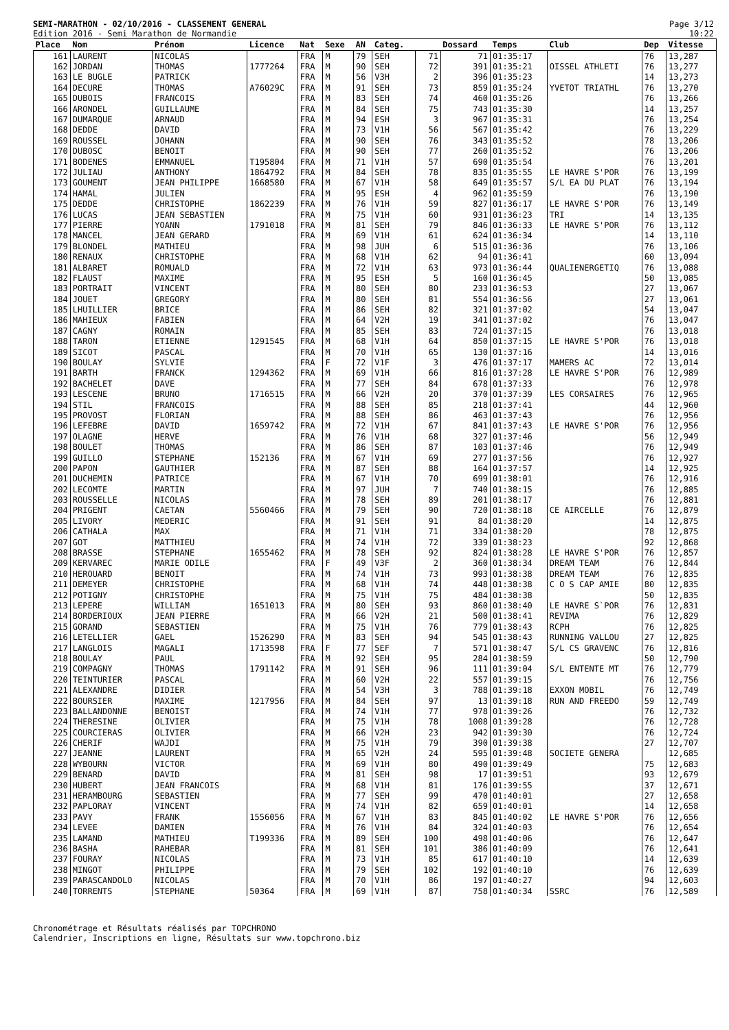SEMI-MARATHON - 02/10/2016 - CLASSEMENT GENERAL
Edition 2016 - Semi Marathon de Normandie
Page 3/12
10:22
| Place | Nom | Prénom | Licence | Nat | Sexe | AN | Categ. | | Dossard | Temps | Club | Dep | Vitesse |
| --- | --- | --- | --- | --- | --- | --- | --- | --- | --- | --- | --- | --- | --- |
| 161 | LAURENT | NICOLAS | | FRA | M | 79 | SEH | 71 | 71 | 01:35:17 | | 76 | 13,287 |
| 162 | JORDAN | THOMAS | 1777264 | FRA | M | 90 | SEH | 72 | 391 | 01:35:21 | OISSEL ATHLETI | 76 | 13,277 |
| 163 | LE BUGLE | PATRICK | | FRA | M | 56 | V3H | 2 | 396 | 01:35:23 | | 14 | 13,273 |
| 164 | DECURE | THOMAS | A76029C | FRA | M | 91 | SEH | 73 | 859 | 01:35:24 | YVETOT TRIATHL | 76 | 13,270 |
| 165 | DUBOIS | FRANCOIS | | FRA | M | 83 | SEH | 74 | 460 | 01:35:26 | | 76 | 13,266 |
| 166 | ARONDEL | GUILLAUME | | FRA | M | 84 | SEH | 75 | 743 | 01:35:30 | | 14 | 13,257 |
| 167 | DUMARQUE | ARNAUD | | FRA | M | 94 | ESH | 3 | 967 | 01:35:31 | | 76 | 13,254 |
| 168 | DEDDE | DAVID | | FRA | M | 73 | V1H | 56 | 567 | 01:35:42 | | 76 | 13,229 |
| 169 | ROUSSEL | JOHANN | | FRA | M | 90 | SEH | 76 | 343 | 01:35:52 | | 78 | 13,206 |
| 170 | DUBOSC | BENOIT | | FRA | M | 90 | SEH | 77 | 260 | 01:35:52 | | 76 | 13,206 |
| 171 | BODENES | EMMANUEL | T195804 | FRA | M | 71 | V1H | 57 | 690 | 01:35:54 | | 76 | 13,201 |
| 172 | JULIAU | ANTHONY | 1864792 | FRA | M | 84 | SEH | 78 | 835 | 01:35:55 | LE HAVRE S'POR | 76 | 13,199 |
| 173 | GOUMENT | JEAN PHILIPPE | 1668580 | FRA | M | 67 | V1H | 58 | 649 | 01:35:57 | S/L EA DU PLAT | 76 | 13,194 |
| 174 | HAMAL | JULIEN | | FRA | M | 95 | ESH | 4 | 962 | 01:35:59 | | 76 | 13,190 |
| 175 | DEDDE | CHRISTOPHE | 1862239 | FRA | M | 76 | V1H | 59 | 827 | 01:36:17 | LE HAVRE S'POR | 76 | 13,149 |
| 176 | LUCAS | JEAN SEBASTIEN | | FRA | M | 75 | V1H | 60 | 931 | 01:36:23 | TRI | 14 | 13,135 |
| 177 | PIERRE | YOANN | 1791018 | FRA | M | 81 | SEH | 79 | 846 | 01:36:33 | LE HAVRE S'POR | 76 | 13,112 |
| 178 | MANCEL | JEAN GERARD | | FRA | M | 69 | V1H | 61 | 624 | 01:36:34 | | 14 | 13,110 |
| 179 | BLONDEL | MATHIEU | | FRA | M | 98 | JUH | 6 | 515 | 01:36:36 | | 76 | 13,106 |
| 180 | RENAUX | CHRISTOPHE | | FRA | M | 68 | V1H | 62 | 94 | 01:36:41 | | 60 | 13,094 |
| 181 | ALBARET | ROMUALD | | FRA | M | 72 | V1H | 63 | 973 | 01:36:44 | QUALIENERGETIQ | 76 | 13,088 |
| 182 | FLAUST | MAXIME | | FRA | M | 95 | ESH | 5 | 160 | 01:36:45 | | 50 | 13,085 |
| 183 | PORTRAIT | VINCENT | | FRA | M | 80 | SEH | 80 | 233 | 01:36:53 | | 27 | 13,067 |
| 184 | JOUET | GREGORY | | FRA | M | 80 | SEH | 81 | 554 | 01:36:56 | | 27 | 13,061 |
| 185 | LHUILLIER | BRICE | | FRA | M | 86 | SEH | 82 | 321 | 01:37:02 | | 54 | 13,047 |
| 186 | MAHIEUX | FABIEN | | FRA | M | 64 | V2H | 19 | 341 | 01:37:02 | | 76 | 13,047 |
| 187 | CAGNY | ROMAIN | | FRA | M | 85 | SEH | 83 | 724 | 01:37:15 | | 76 | 13,018 |
| 188 | TARON | ETIENNE | 1291545 | FRA | M | 68 | V1H | 64 | 850 | 01:37:15 | LE HAVRE S'POR | 76 | 13,018 |
| 189 | SICOT | PASCAL | | FRA | M | 70 | V1H | 65 | 130 | 01:37:16 | | 14 | 13,016 |
| 190 | BOULAY | SYLVIE | | FRA | F | 72 | V1F | 3 | 476 | 01:37:17 | MAMERS AC | 72 | 13,014 |
| 191 | BARTH | FRANCK | 1294362 | FRA | M | 69 | V1H | 66 | 816 | 01:37:28 | LE HAVRE S'POR | 76 | 12,989 |
| 192 | BACHELET | DAVE | | FRA | M | 77 | SEH | 84 | 678 | 01:37:33 | | 76 | 12,978 |
| 193 | LESCENE | BRUNO | 1716515 | FRA | M | 66 | V2H | 20 | 370 | 01:37:39 | LES CORSAIRES | 76 | 12,965 |
| 194 | STIL | FRANCOIS | | FRA | M | 88 | SEH | 85 | 218 | 01:37:41 | | 44 | 12,960 |
| 195 | PROVOST | FLORIAN | | FRA | M | 88 | SEH | 86 | 463 | 01:37:43 | | 76 | 12,956 |
| 196 | LEFEBRE | DAVID | 1659742 | FRA | M | 72 | V1H | 67 | 841 | 01:37:43 | LE HAVRE S'POR | 76 | 12,956 |
| 197 | OLAGNE | HERVE | | FRA | M | 76 | V1H | 68 | 327 | 01:37:46 | | 56 | 12,949 |
| 198 | BOULET | THOMAS | | FRA | M | 86 | SEH | 87 | 103 | 01:37:46 | | 76 | 12,949 |
| 199 | GUILLO | STEPHANE | 152136 | FRA | M | 67 | V1H | 69 | 277 | 01:37:56 | | 76 | 12,927 |
| 200 | PAPON | GAUTHIER | | FRA | M | 87 | SEH | 88 | 164 | 01:37:57 | | 14 | 12,925 |
| 201 | DUCHEMIN | PATRICE | | FRA | M | 67 | V1H | 70 | 699 | 01:38:01 | | 76 | 12,916 |
| 202 | LECOMTE | MARTIN | | FRA | M | 97 | JUH | 7 | 740 | 01:38:15 | | 76 | 12,885 |
| 203 | ROUSSELLE | NICOLAS | | FRA | M | 78 | SEH | 89 | 201 | 01:38:17 | | 76 | 12,881 |
| 204 | PRIGENT | CAETAN | 5560466 | FRA | M | 79 | SEH | 90 | 720 | 01:38:18 | CE AIRCELLE | 76 | 12,879 |
| 205 | LIVORY | MEDERIC | | FRA | M | 91 | SEH | 91 | 84 | 01:38:20 | | 14 | 12,875 |
| 206 | CATHALA | MAX | | FRA | M | 71 | V1H | 71 | 334 | 01:38:20 | | 78 | 12,875 |
| 207 | GOT | MATTHIEU | | FRA | M | 74 | V1H | 72 | 339 | 01:38:23 | | 92 | 12,868 |
| 208 | BRASSE | STEPHANE | 1655462 | FRA | M | 78 | SEH | 92 | 824 | 01:38:28 | LE HAVRE S'POR | 76 | 12,857 |
| 209 | KERVAREC | MARIE ODILE | | FRA | F | 49 | V3F | 2 | 360 | 01:38:34 | DREAM TEAM | 76 | 12,844 |
| 210 | HEROUARD | BENOIT | | FRA | M | 74 | V1H | 73 | 993 | 01:38:38 | DREAM TEAM | 76 | 12,835 |
| 211 | DEMEYER | CHRISTOPHE | | FRA | M | 68 | V1H | 74 | 448 | 01:38:38 | C O S CAP AMIE | 80 | 12,835 |
| 212 | POTIGNY | CHRISTOPHE | | FRA | M | 75 | V1H | 75 | 484 | 01:38:38 | | 50 | 12,835 |
| 213 | LEPERE | WILLIAM | 1651013 | FRA | M | 80 | SEH | 93 | 860 | 01:38:40 | LE HAVRE S`POR | 76 | 12,831 |
| 214 | BORDERIOUX | JEAN PIERRE | | FRA | M | 66 | V2H | 21 | 500 | 01:38:41 | REVIMA | 76 | 12,829 |
| 215 | GORAND | SEBASTIEN | | FRA | M | 75 | V1H | 76 | 779 | 01:38:43 | RCPH | 76 | 12,825 |
| 216 | LETELLIER | GAEL | 1526290 | FRA | M | 83 | SEH | 94 | 545 | 01:38:43 | RUNNING VALLOU | 27 | 12,825 |
| 217 | LANGLOIS | MAGALI | 1713598 | FRA | F | 77 | SEF | 7 | 571 | 01:38:47 | S/L CS GRAVENC | 76 | 12,816 |
| 218 | BOULAY | PAUL | | FRA | M | 92 | SEH | 95 | 284 | 01:38:59 | | 50 | 12,790 |
| 219 | COMPAGNY | THOMAS | 1791142 | FRA | M | 91 | SEH | 96 | 111 | 01:39:04 | S/L ENTENTE MT | 76 | 12,779 |
| 220 | TEINTURIER | PASCAL | | FRA | M | 60 | V2H | 22 | 557 | 01:39:15 | | 76 | 12,756 |
| 221 | ALEXANDRE | DIDIER | | FRA | M | 54 | V3H | 3 | 788 | 01:39:18 | EXXON MOBIL | 76 | 12,749 |
| 222 | BOURSIER | MAXIME | 1217956 | FRA | M | 84 | SEH | 97 | 13 | 01:39:18 | RUN AND FREEDO | 59 | 12,749 |
| 223 | BALLANDONNE | BENOIST | | FRA | M | 74 | V1H | 77 | 978 | 01:39:26 | | 76 | 12,732 |
| 224 | THERESINE | OLIVIER | | FRA | M | 75 | V1H | 78 | 1008 | 01:39:28 | | 76 | 12,728 |
| 225 | COURCIERAS | OLIVIER | | FRA | M | 66 | V2H | 23 | 942 | 01:39:30 | | 76 | 12,724 |
| 226 | CHERIF | WAJDI | | FRA | M | 75 | V1H | 79 | 390 | 01:39:38 | | 27 | 12,707 |
| 227 | JEANNE | LAURENT | | FRA | M | 65 | V2H | 24 | 595 | 01:39:48 | SOCIETE GENERA | | 12,685 |
| 228 | WYBOURN | VICTOR | | FRA | M | 69 | V1H | 80 | 490 | 01:39:49 | | 75 | 12,683 |
| 229 | BENARD | DAVID | | FRA | M | 81 | SEH | 98 | 17 | 01:39:51 | | 93 | 12,679 |
| 230 | HUBERT | JEAN FRANCOIS | | FRA | M | 68 | V1H | 81 | 176 | 01:39:55 | | 37 | 12,671 |
| 231 | HERAMBOURG | SEBASTIEN | | FRA | M | 77 | SEH | 99 | 470 | 01:40:01 | | 27 | 12,658 |
| 232 | PAPLORAY | VINCENT | | FRA | M | 74 | V1H | 82 | 659 | 01:40:01 | | 14 | 12,658 |
| 233 | PAVY | FRANK | 1556056 | FRA | M | 67 | V1H | 83 | 845 | 01:40:02 | LE HAVRE S'POR | 76 | 12,656 |
| 234 | LEVEE | DAMIEN | | FRA | M | 76 | V1H | 84 | 324 | 01:40:03 | | 76 | 12,654 |
| 235 | LAMAND | MATHIEU | T199336 | FRA | M | 89 | SEH | 100 | 498 | 01:40:06 | | 76 | 12,647 |
| 236 | BASHA | RAHEBAR | | FRA | M | 81 | SEH | 101 | 386 | 01:40:09 | | 76 | 12,641 |
| 237 | FOURAY | NICOLAS | | FRA | M | 73 | V1H | 85 | 617 | 01:40:10 | | 14 | 12,639 |
| 238 | MINGOT | PHILIPPE | | FRA | M | 79 | SEH | 102 | 192 | 01:40:10 | | 76 | 12,639 |
| 239 | PARASCANDOLO | NICOLAS | | FRA | M | 70 | V1H | 86 | 197 | 01:40:27 | | 94 | 12,603 |
| 240 | TORRENTS | STEPHANE | 50364 | FRA | M | 69 | V1H | 87 | 758 | 01:40:34 | SSRC | 76 | 12,589 |
Chronométrage et Résultats réalisés par TOPCHRONO
Calendrier, Inscriptions en ligne, Résultats sur www.topchrono.biz